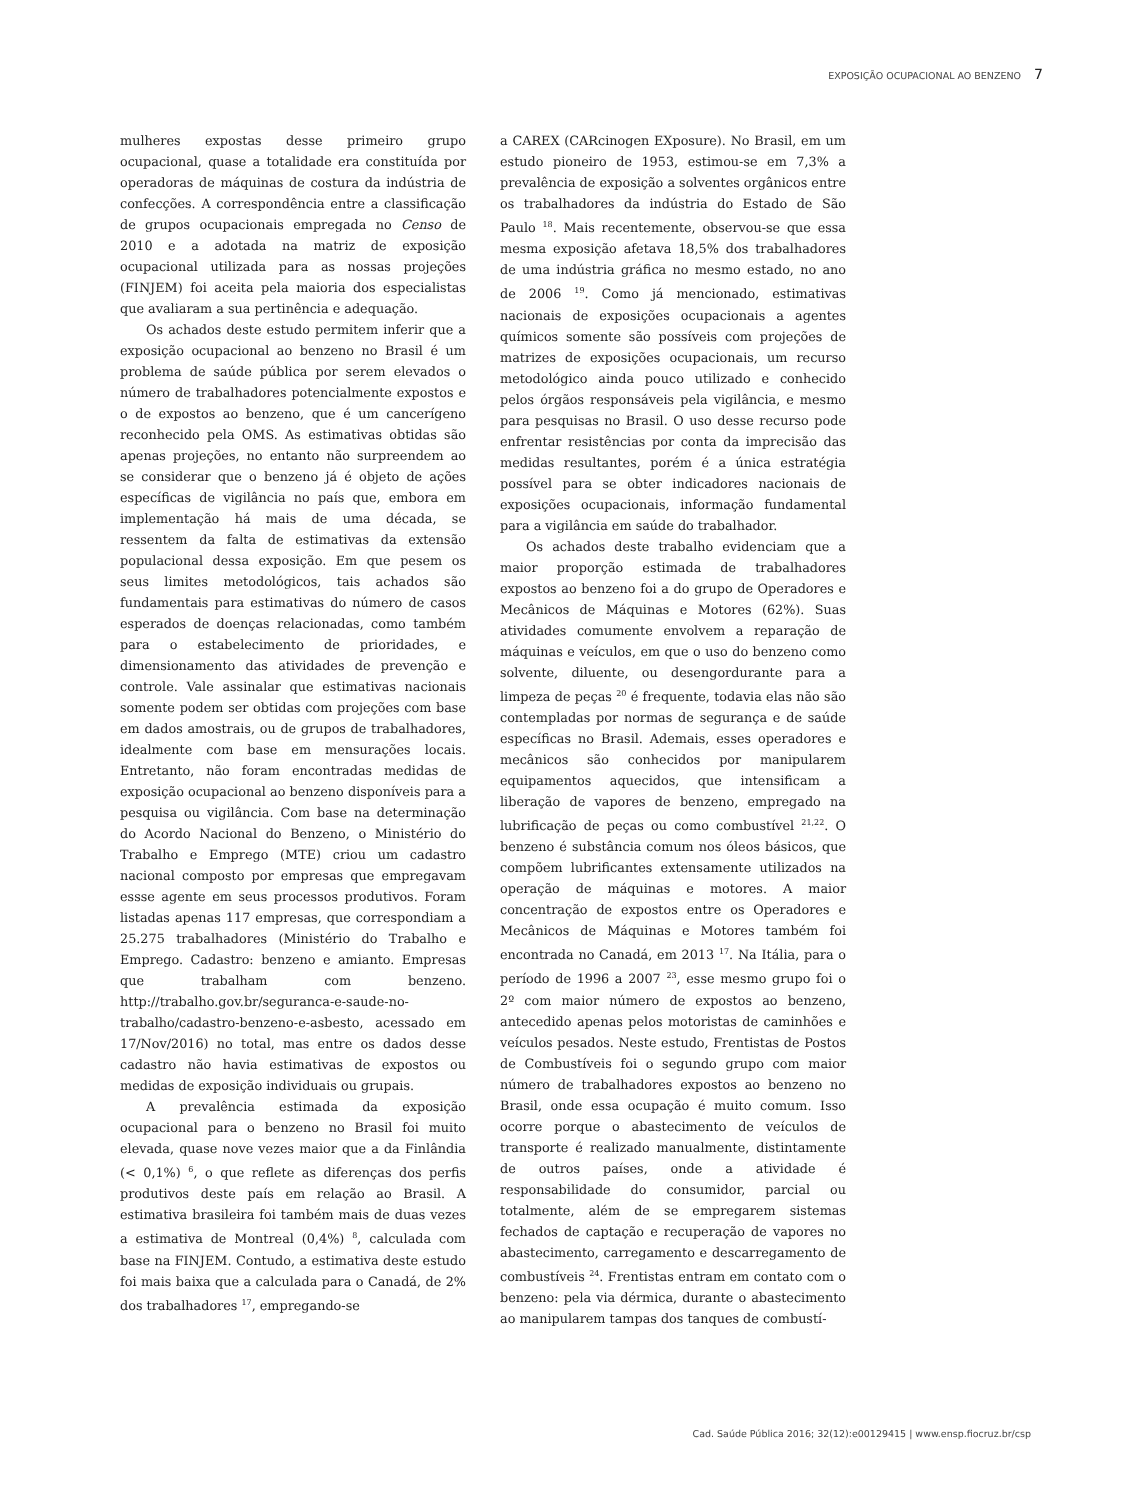EXPOSIÇÃO OCUPACIONAL AO BENZENO 7
mulheres expostas desse primeiro grupo ocupacional, quase a totalidade era constituída por operadoras de máquinas de costura da indústria de confecções. A correspondência entre a classificação de grupos ocupacionais empregada no Censo de 2010 e a adotada na matriz de exposição ocupacional utilizada para as nossas projeções (FINJEM) foi aceita pela maioria dos especialistas que avaliaram a sua pertinência e adequação.
Os achados deste estudo permitem inferir que a exposição ocupacional ao benzeno no Brasil é um problema de saúde pública por serem elevados o número de trabalhadores potencialmente expostos e o de expostos ao benzeno, que é um cancerígeno reconhecido pela OMS. As estimativas obtidas são apenas projeções, no entanto não surpreendem ao se considerar que o benzeno já é objeto de ações específicas de vigilância no país que, embora em implementação há mais de uma década, se ressentem da falta de estimativas da extensão populacional dessa exposição. Em que pesem os seus limites metodológicos, tais achados são fundamentais para estimativas do número de casos esperados de doenças relacionadas, como também para o estabelecimento de prioridades, e dimensionamento das atividades de prevenção e controle. Vale assinalar que estimativas nacionais somente podem ser obtidas com projeções com base em dados amostrais, ou de grupos de trabalhadores, idealmente com base em mensurações locais. Entretanto, não foram encontradas medidas de exposição ocupacional ao benzeno disponíveis para a pesquisa ou vigilância. Com base na determinação do Acordo Nacional do Benzeno, o Ministério do Trabalho e Emprego (MTE) criou um cadastro nacional composto por empresas que empregavam essse agente em seus processos produtivos. Foram listadas apenas 117 empresas, que correspondiam a 25.275 trabalhadores (Ministério do Trabalho e Emprego. Cadastro: benzeno e amianto. Empresas que trabalham com benzeno. http://trabalho.gov.br/seguranca-e-saude-no-trabalho/cadastro-benzeno-e-asbesto, acessado em 17/Nov/2016) no total, mas entre os dados desse cadastro não havia estimativas de expostos ou medidas de exposição individuais ou grupais.
A prevalência estimada da exposição ocupacional para o benzeno no Brasil foi muito elevada, quase nove vezes maior que a da Finlândia (< 0,1%) <sup>6</sup>, o que reflete as diferenças dos perfis produtivos deste país em relação ao Brasil. A estimativa brasileira foi também mais de duas vezes a estimativa de Montreal (0,4%) <sup>8</sup>, calculada com base na FINJEM. Contudo, a estimativa deste estudo foi mais baixa que a calculada para o Canadá, de 2% dos trabalhadores <sup>17</sup>, empregando-se
a CAREX (CARcinogen EXposure). No Brasil, em um estudo pioneiro de 1953, estimou-se em 7,3% a prevalência de exposição a solventes orgânicos entre os trabalhadores da indústria do Estado de São Paulo <sup>18</sup>. Mais recentemente, observou-se que essa mesma exposição afetava 18,5% dos trabalhadores de uma indústria gráfica no mesmo estado, no ano de 2006 <sup>19</sup>. Como já mencionado, estimativas nacionais de exposições ocupacionais a agentes químicos somente são possíveis com projeções de matrizes de exposições ocupacionais, um recurso metodológico ainda pouco utilizado e conhecido pelos órgãos responsáveis pela vigilância, e mesmo para pesquisas no Brasil. O uso desse recurso pode enfrentar resistências por conta da imprecisão das medidas resultantes, porém é a única estratégia possível para se obter indicadores nacionais de exposições ocupacionais, informação fundamental para a vigilância em saúde do trabalhador.
Os achados deste trabalho evidenciam que a maior proporção estimada de trabalhadores expostos ao benzeno foi a do grupo de Operadores e Mecânicos de Máquinas e Motores (62%). Suas atividades comumente envolvem a reparação de máquinas e veículos, em que o uso do benzeno como solvente, diluente, ou desengordurante para a limpeza de peças <sup>20</sup> é frequente, todavia elas não são contempladas por normas de segurança e de saúde específicas no Brasil. Ademais, esses operadores e mecânicos são conhecidos por manipularem equipamentos aquecidos, que intensificam a liberação de vapores de benzeno, empregado na lubrificação de peças ou como combustível <sup>21,22</sup>. O benzeno é substância comum nos óleos básicos, que compõem lubrificantes extensamente utilizados na operação de máquinas e motores. A maior concentração de expostos entre os Operadores e Mecânicos de Máquinas e Motores também foi encontrada no Canadá, em 2013 <sup>17</sup>. Na Itália, para o período de 1996 a 2007 <sup>23</sup>, esse mesmo grupo foi o 2º com maior número de expostos ao benzeno, antecedido apenas pelos motoristas de caminhões e veículos pesados. Neste estudo, Frentistas de Postos de Combustíveis foi o segundo grupo com maior número de trabalhadores expostos ao benzeno no Brasil, onde essa ocupação é muito comum. Isso ocorre porque o abastecimento de veículos de transporte é realizado manualmente, distintamente de outros países, onde a atividade é responsabilidade do consumidor, parcial ou totalmente, além de se empregarem sistemas fechados de captação e recuperação de vapores no abastecimento, carregamento e descarregamento de combustíveis <sup>24</sup>. Frentistas entram em contato com o benzeno: pela via dérmica, durante o abastecimento ao manipularem tampas dos tanques de combustí-
Cad. Saúde Pública 2016; 32(12):e00129415 | www.ensp.fiocruz.br/csp